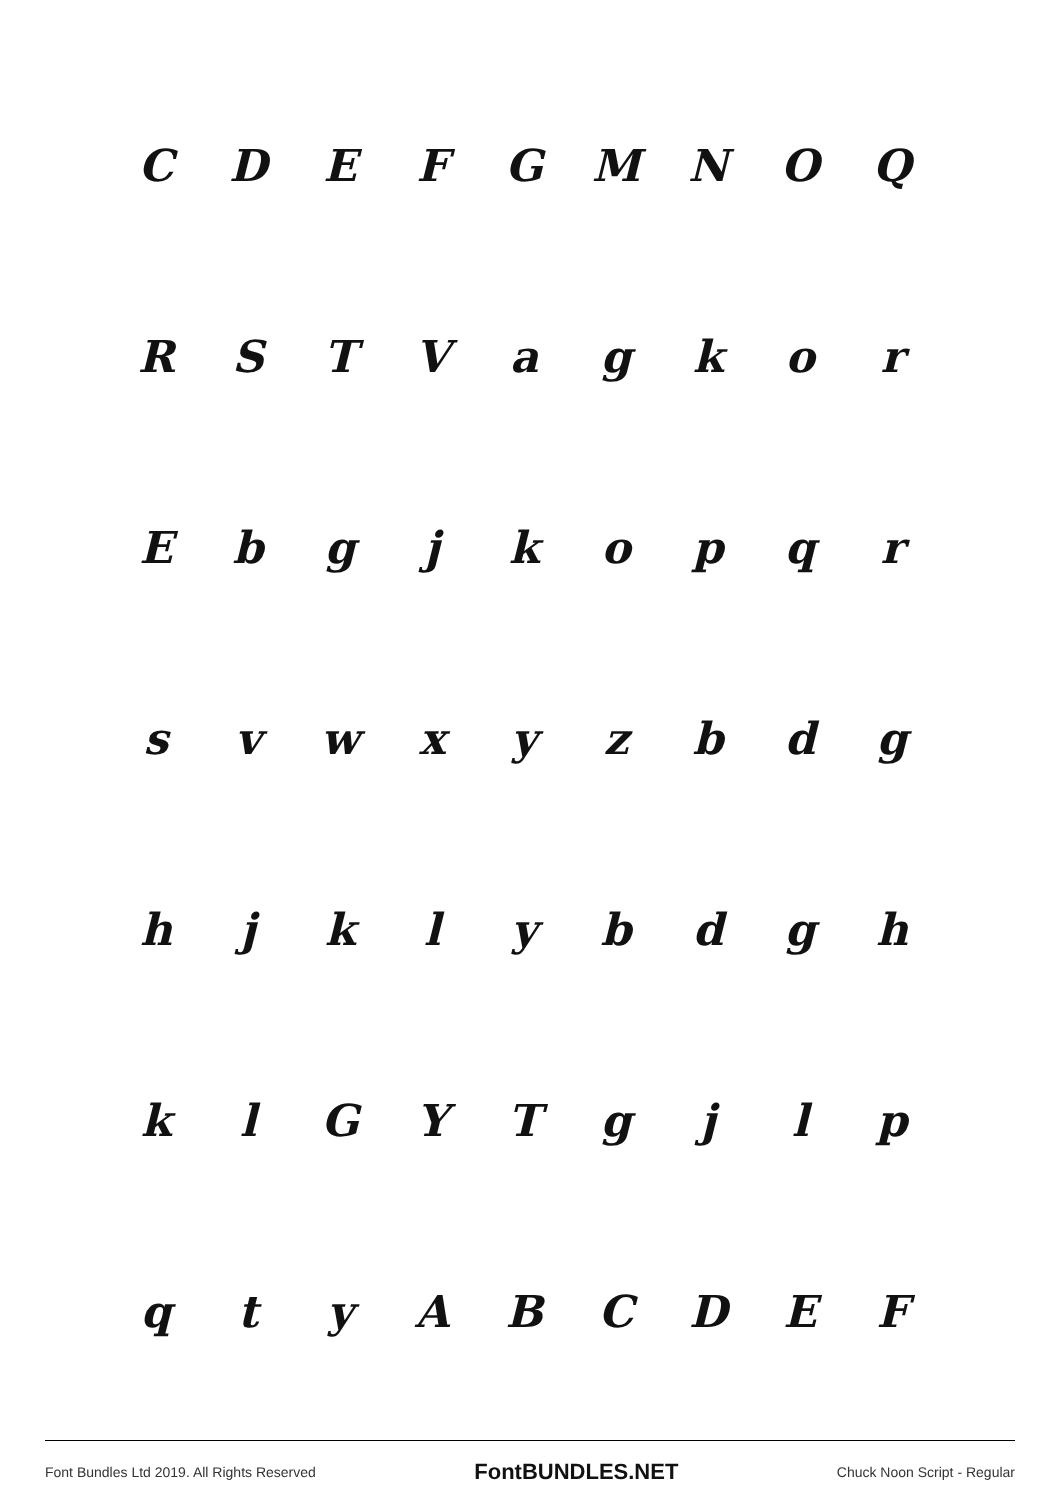C D E F G M N O Q
R S T V a g k o r
E b g j k o p q r
s v w x y z b d g
h j k l y b d g h
k l G Y T g j l p
q t y A B C D E F
Font Bundles Ltd 2019. All Rights Reserved FontBUNDLES.NET Chuck Noon Script - Regular